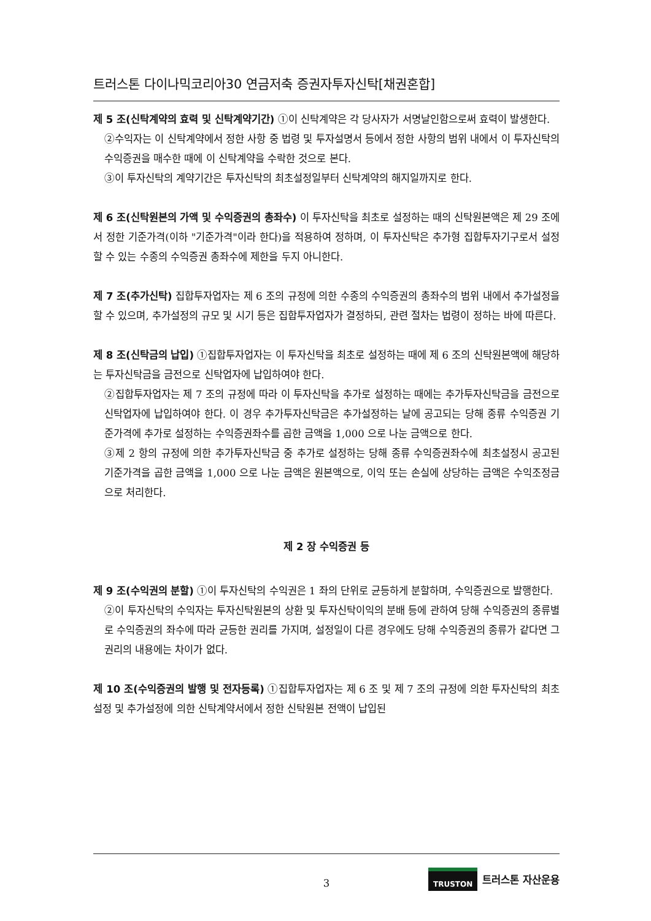트러스톤 다이나믹코리아30 연금저축 증권자투자신탁[채권혼합]
제 5 조(신탁계약의 효력 및 신탁계약기간) ①이 신탁계약은 각 당사자가 서명날인함으로써 효력이 발생한다.
②수익자는 이 신탁계약에서 정한 사항 중 법령 및 투자설명서 등에서 정한 사항의 범위 내에서 이 투자신탁의 수익증권을 매수한 때에 이 신탁계약을 수락한 것으로 본다.
③이 투자신탁의 계약기간은 투자신탁의 최초설정일부터 신탁계약의 해지일까지로 한다.
제 6 조(신탁원본의 가액 및 수익증권의 총좌수) 이 투자신탁을 최초로 설정하는 때의 신탁원본액은 제 29 조에서 정한 기준가격(이하 "기준가격"이라 한다)을 적용하여 정하며, 이 투자신탁은 추가형 집합투자기구로서 설정할 수 있는 수종의 수익증권 총좌수에 제한을 두지 아니한다.
제 7 조(추가신탁) 집합투자업자는 제 6 조의 규정에 의한 수종의 수익증권의 총좌수의 범위 내에서 추가설정을 할 수 있으며, 추가설정의 규모 및 시기 등은 집합투자업자가 결정하되, 관련 절차는 법령이 정하는 바에 따른다.
제 8 조(신탁금의 납입) ①집합투자업자는 이 투자신탁을 최초로 설정하는 때에 제 6 조의 신탁원본액에 해당하는 투자신탁금을 금전으로 신탁업자에 납입하여야 한다.
②집합투자업자는 제 7 조의 규정에 따라 이 투자신탁을 추가로 설정하는 때에는 추가투자신탁금을 금전으로 신탁업자에 납입하여야 한다. 이 경우 추가투자신탁금은 추가설정하는 날에 공고되는 당해 종류 수익증권 기준가격에 추가로 설정하는 수익증권좌수를 곱한 금액을 1,000 으로 나눈 금액으로 한다.
③제 2 항의 규정에 의한 추가투자신탁금 중 추가로 설정하는 당해 종류 수익증권좌수에 최초설정시 공고된 기준가격을 곱한 금액을 1,000 으로 나눈 금액은 원본액으로, 이익 또는 손실에 상당하는 금액은 수익조정금으로 처리한다.
제 2 장 수익증권 등
제 9 조(수익권의 분할) ①이 투자신탁의 수익권은 1 좌의 단위로 균등하게 분할하며, 수익증권으로 발행한다.
②이 투자신탁의 수익자는 투자신탁원본의 상환 및 투자신탁이익의 분배 등에 관하여 당해 수익증권의 종류별로 수익증권의 좌수에 따라 균등한 권리를 가지며, 설정일이 다른 경우에도 당해 수익증권의 종류가 같다면 그 권리의 내용에는 차이가 없다.
제 10 조(수익증권의 발행 및 전자등록) ①집합투자업자는 제 6 조 및 제 7 조의 규정에 의한 투자신탁의 최초설정 및 추가설정에 의한 신탁계약서에서 정한 신탁원본 전액이 납입된
3
TRUSTON 트러스톤 자산운용